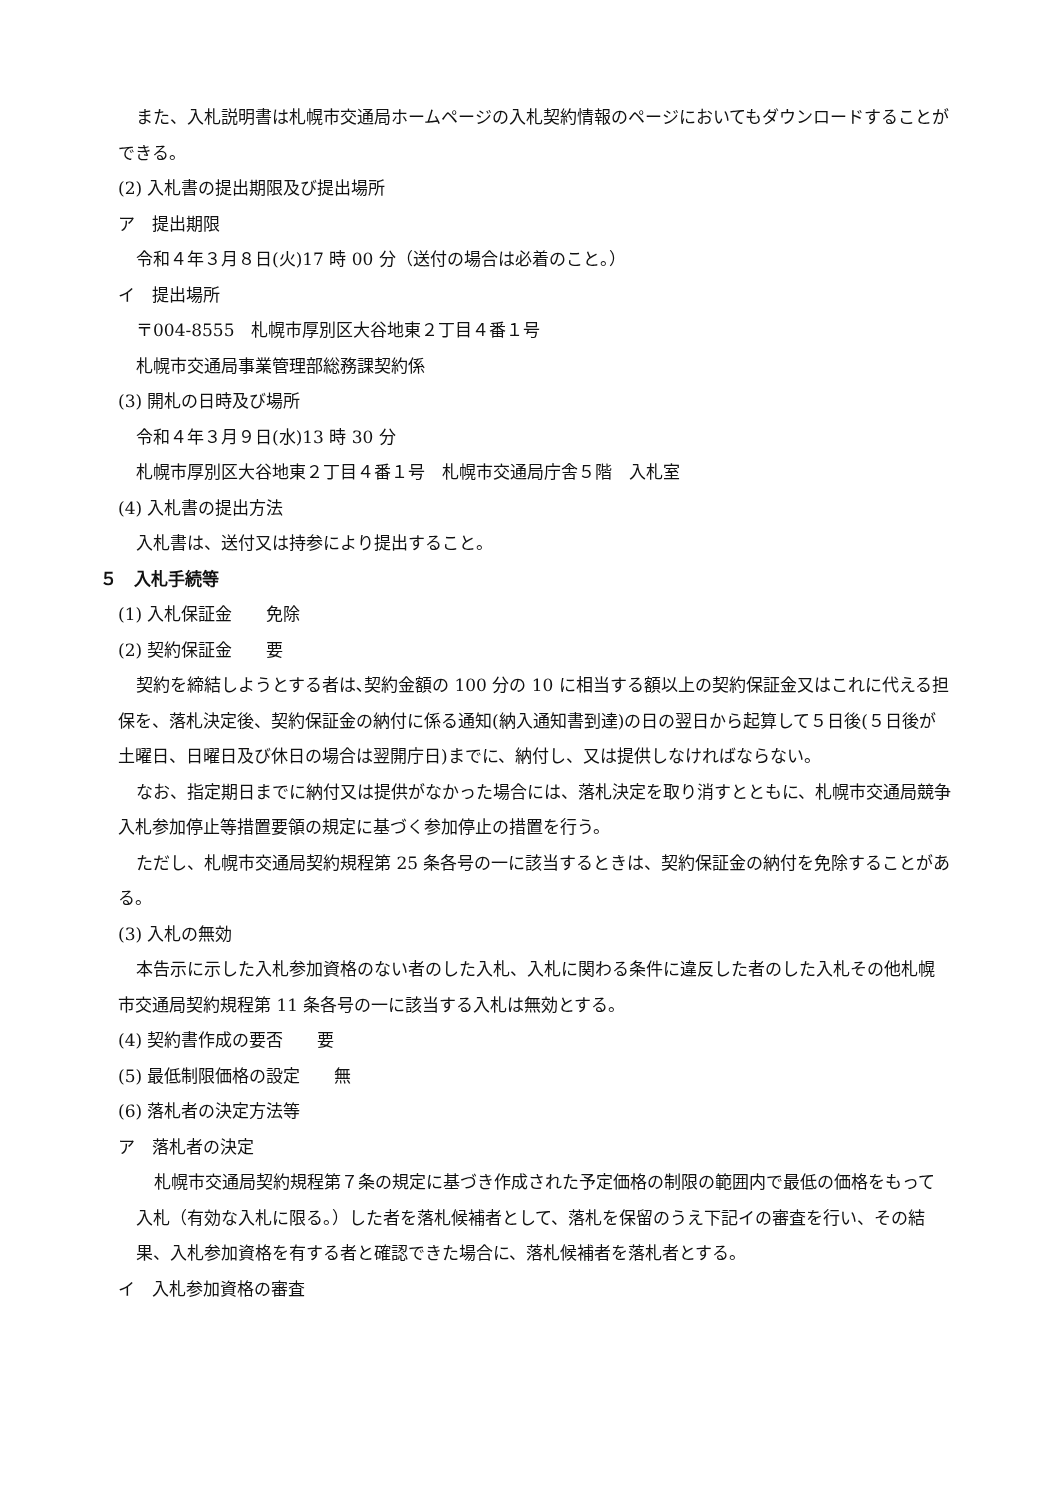また、入札説明書は札幌市交通局ホームページの入札契約情報のページにおいてもダウンロードすることができる。
(2) 入札書の提出期限及び提出場所
ア　提出期限
令和４年３月８日(火)17 時 00 分（送付の場合は必着のこと。）
イ　提出場所
〒004-8555　札幌市厚別区大谷地東２丁目４番１号
札幌市交通局事業管理部総務課契約係
(3) 開札の日時及び場所
令和４年３月９日(水)13 時 30 分
札幌市厚別区大谷地東２丁目４番１号　札幌市交通局庁舎５階　入札室
(4) 入札書の提出方法
入札書は、送付又は持参により提出すること。
５　入札手続等
(1) 入札保証金　　免除
(2) 契約保証金　　要
契約を締結しようとする者は､契約金額の 100 分の 10 に相当する額以上の契約保証金又はこれに代える担保を、落札決定後、契約保証金の納付に係る通知(納入通知書到達)の日の翌日から起算して５日後(５日後が土曜日、日曜日及び休日の場合は翌開庁日)までに、納付し、又は提供しなければならない。
なお、指定期日までに納付又は提供がなかった場合には、落札決定を取り消すとともに、札幌市交通局競争入札参加停止等措置要領の規定に基づく参加停止の措置を行う。
ただし、札幌市交通局契約規程第 25 条各号の一に該当するときは、契約保証金の納付を免除することがある。
(3) 入札の無効
本告示に示した入札参加資格のない者のした入札、入札に関わる条件に違反した者のした入札その他札幌市交通局契約規程第 11 条各号の一に該当する入札は無効とする。
(4) 契約書作成の要否　　要
(5) 最低制限価格の設定　　無
(6) 落札者の決定方法等
ア　落札者の決定
札幌市交通局契約規程第７条の規定に基づき作成された予定価格の制限の範囲内で最低の価格をもって入札（有効な入札に限る。）した者を落札候補者として、落札を保留のうえ下記イの審査を行い、その結果、入札参加資格を有する者と確認できた場合に、落札候補者を落札者とする。
イ　入札参加資格の審査